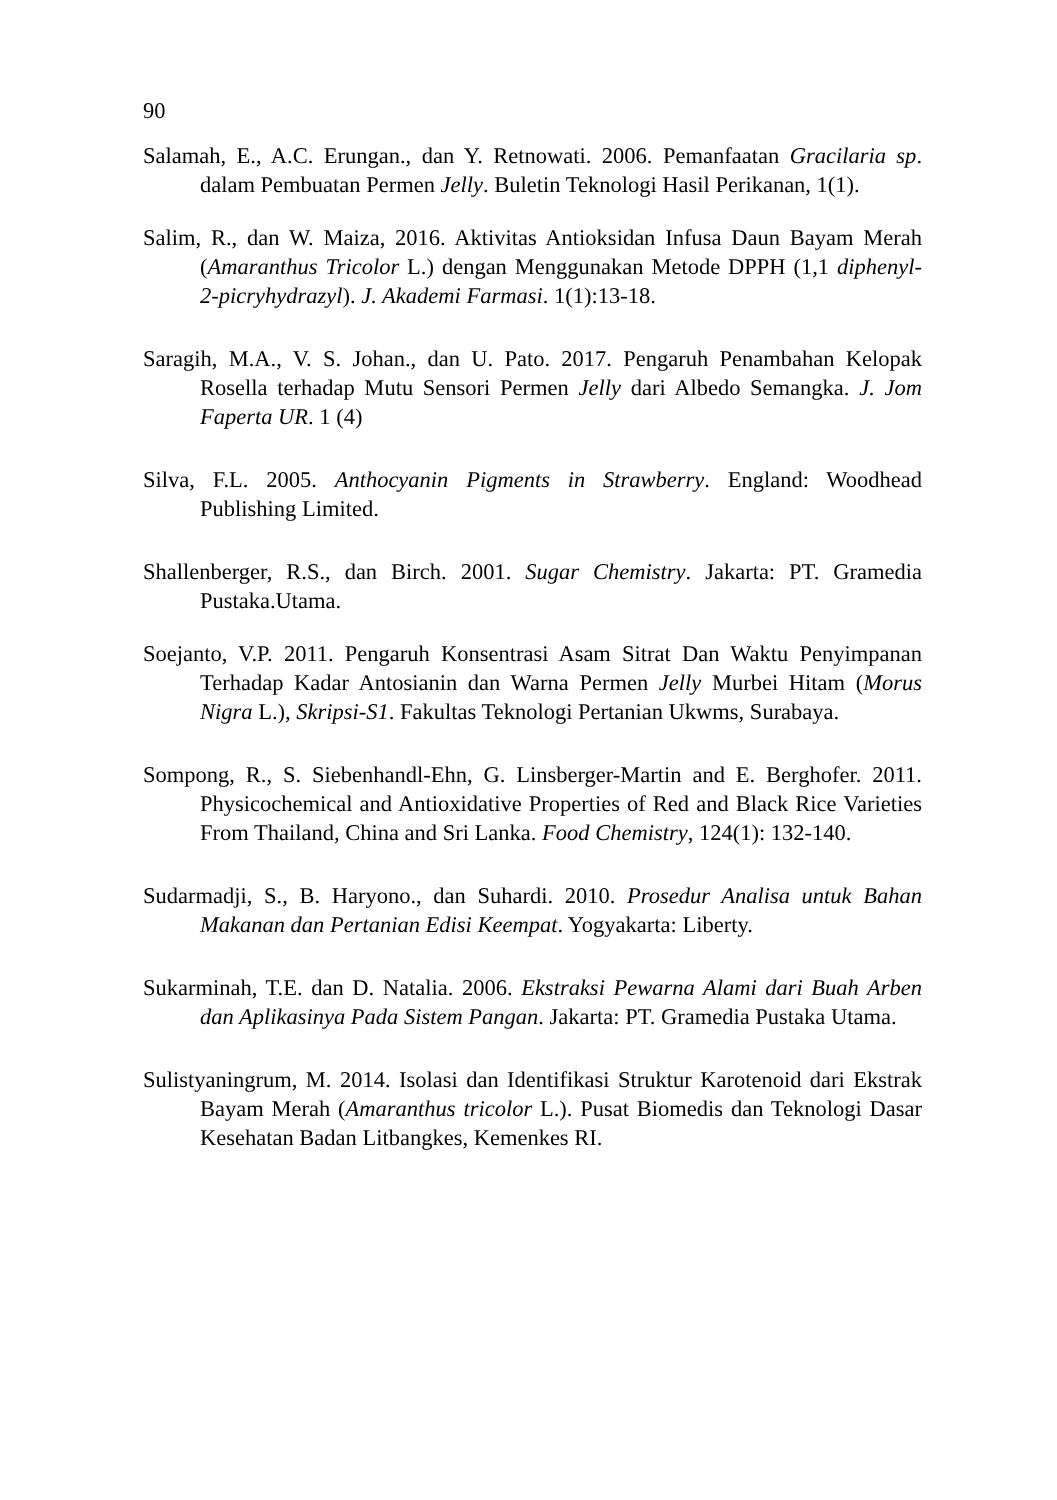90
Salamah, E., A.C. Erungan., dan Y. Retnowati. 2006. Pemanfaatan Gracilaria sp. dalam Pembuatan Permen Jelly. Buletin Teknologi Hasil Perikanan, 1(1).
Salim, R., dan W. Maiza, 2016. Aktivitas Antioksidan Infusa Daun Bayam Merah (Amaranthus Tricolor L.) dengan Menggunakan Metode DPPH (1,1 diphenyl-2-picryhydrazyl). J. Akademi Farmasi. 1(1):13-18.
Saragih, M.A., V. S. Johan., dan U. Pato. 2017. Pengaruh Penambahan Kelopak Rosella terhadap Mutu Sensori Permen Jelly dari Albedo Semangka. J. Jom Faperta UR. 1 (4)
Silva, F.L. 2005. Anthocyanin Pigments in Strawberry. England: Woodhead Publishing Limited.
Shallenberger, R.S., dan Birch. 2001. Sugar Chemistry. Jakarta: PT. Gramedia Pustaka.Utama.
Soejanto, V.P. 2011. Pengaruh Konsentrasi Asam Sitrat Dan Waktu Penyimpanan Terhadap Kadar Antosianin dan Warna Permen Jelly Murbei Hitam (Morus Nigra L.), Skripsi-S1. Fakultas Teknologi Pertanian Ukwms, Surabaya.
Sompong, R., S. Siebenhandl-Ehn, G. Linsberger-Martin and E. Berghofer. 2011. Physicochemical and Antioxidative Properties of Red and Black Rice Varieties From Thailand, China and Sri Lanka. Food Chemistry, 124(1): 132-140.
Sudarmadji, S., B. Haryono., dan Suhardi. 2010. Prosedur Analisa untuk Bahan Makanan dan Pertanian Edisi Keempat. Yogyakarta: Liberty.
Sukarminah, T.E. dan D. Natalia. 2006. Ekstraksi Pewarna Alami dari Buah Arben dan Aplikasinya Pada Sistem Pangan. Jakarta: PT. Gramedia Pustaka Utama.
Sulistyaningrum, M. 2014. Isolasi dan Identifikasi Struktur Karotenoid dari Ekstrak Bayam Merah (Amaranthus tricolor L.). Pusat Biomedis dan Teknologi Dasar Kesehatan Badan Litbangkes, Kemenkes RI.